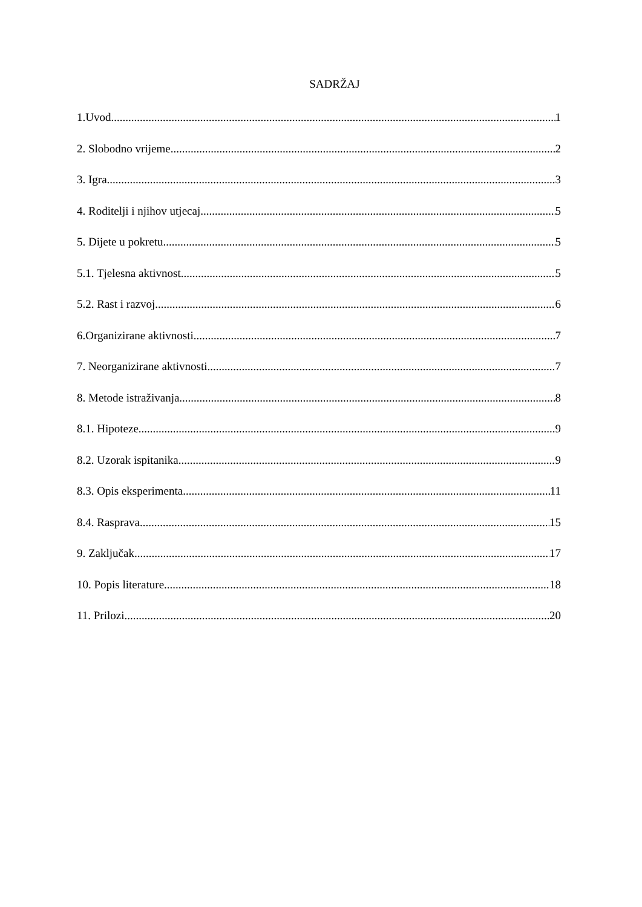SADRŽAJ
1.Uvod 1
2. Slobodno vrijeme 2
3. Igra 3
4. Roditelji i njihov utjecaj 5
5. Dijete u pokretu 5
5.1. Tjelesna aktivnost 5
5.2. Rast i razvoj 6
6.Organizirane aktivnosti 7
7. Neorganizirane aktivnosti 7
8. Metode istraživanja 8
8.1. Hipoteze 9
8.2. Uzorak ispitanika 9
8.3. Opis eksperimenta 11
8.4. Rasprava 15
9. Zaključak 17
10. Popis literature 18
11. Prilozi 20